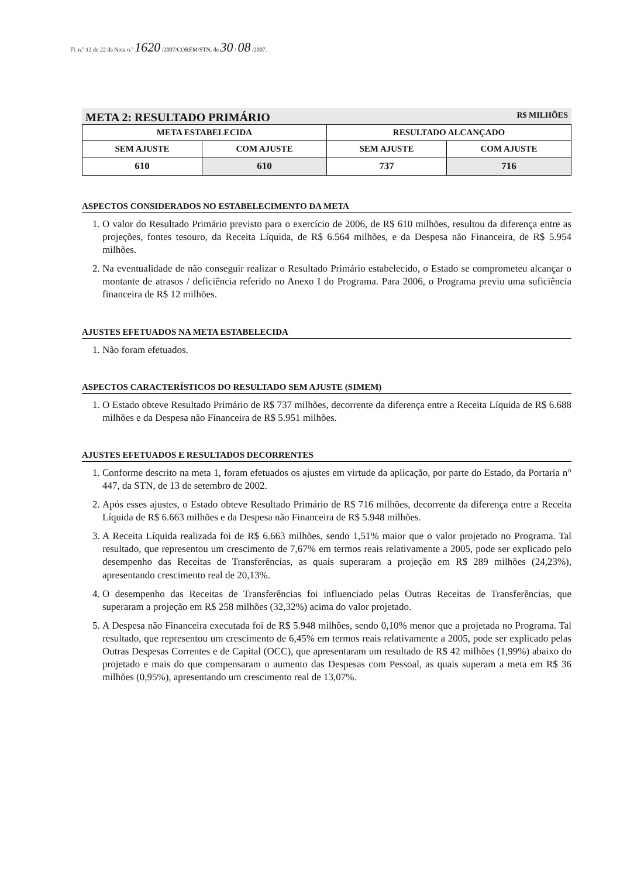Fl. n.º 12 de 22 da Nota n.º 1620 /2007/COREM/STN, de 30 / 08 /2007.
META 2: RESULTADO PRIMÁRIO R$ MILHÕES
| META ESTABELECIDA | | RESULTADO ALCANÇADO | |
| --- | --- | --- | --- |
| SEM AJUSTE | COM AJUSTE | SEM AJUSTE | COM AJUSTE |
| 610 | 610 | 737 | 716 |
ASPECTOS CONSIDERADOS NO ESTABELECIMENTO DA META
1. O valor do Resultado Primário previsto para o exercício de 2006, de R$ 610 milhões, resultou da diferença entre as projeções, fontes tesouro, da Receita Líquida, de R$ 6.564 milhões, e da Despesa não Financeira, de R$ 5.954 milhões.
2. Na eventualidade de não conseguir realizar o Resultado Primário estabelecido, o Estado se comprometeu alcançar o montante de atrasos / deficiência referido no Anexo I do Programa. Para 2006, o Programa previu uma suficiência financeira de R$ 12 milhões.
AJUSTES EFETUADOS NA META ESTABELECIDA
1. Não foram efetuados.
ASPECTOS CARACTERÍSTICOS DO RESULTADO SEM AJUSTE (SIMEM)
1. O Estado obteve Resultado Primário de R$ 737 milhões, decorrente da diferença entre a Receita Líquida de R$ 6.688 milhões e da Despesa não Financeira de R$ 5.951 milhões.
AJUSTES EFETUADOS E RESULTADOS DECORRENTES
1. Conforme descrito na meta 1, foram efetuados os ajustes em virtude da aplicação, por parte do Estado, da Portaria n° 447, da STN, de 13 de setembro de 2002.
2. Após esses ajustes, o Estado obteve Resultado Primário de R$ 716 milhões, decorrente da diferença entre a Receita Líquida de R$ 6.663 milhões e da Despesa não Financeira de R$ 5.948 milhões.
3. A Receita Líquida realizada foi de R$ 6.663 milhões, sendo 1,51% maior que o valor projetado no Programa. Tal resultado, que representou um crescimento de 7,67% em termos reais relativamente a 2005, pode ser explicado pelo desempenho das Receitas de Transferências, as quais superaram a projeção em R$ 289 milhões (24,23%), apresentando crescimento real de 20,13%.
4. O desempenho das Receitas de Transferências foi influenciado pelas Outras Receitas de Transferências, que superaram a projeção em R$ 258 milhões (32,32%) acima do valor projetado.
5. A Despesa não Financeira executada foi de R$ 5.948 milhões, sendo 0,10% menor que a projetada no Programa. Tal resultado, que representou um crescimento de 6,45% em termos reais relativamente a 2005, pode ser explicado pelas Outras Despesas Correntes e de Capital (OCC), que apresentaram um resultado de R$ 42 milhões (1,99%) abaixo do projetado e mais do que compensaram o aumento das Despesas com Pessoal, as quais superam a meta em R$ 36 milhões (0,95%), apresentando um crescimento real de 13,07%.